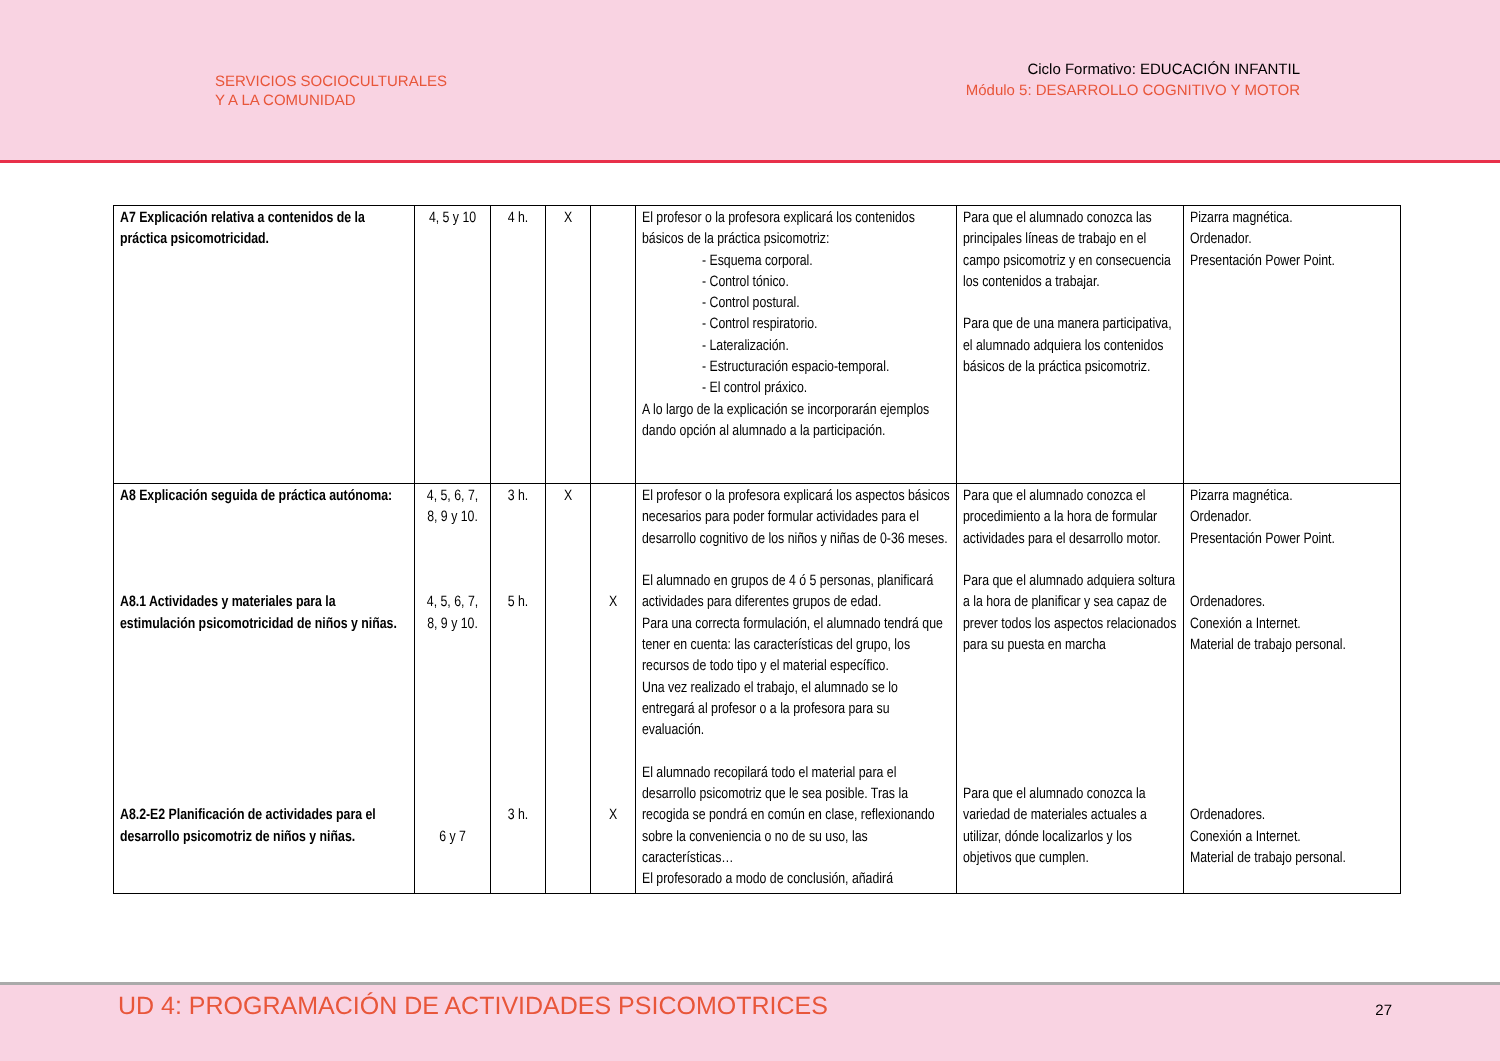SERVICIOS SOCIOCULTURALES
Y A LA COMUNIDAD
Ciclo Formativo: EDUCACIÓN INFANTIL
Módulo 5: DESARROLLO COGNITIVO Y MOTOR
| A7 Explicación relativa a contenidos de la práctica psicomotricidad. | 4, 5 y 10 | 4 h. | X | | El profesor o la profesora explicará los contenidos básicos de la práctica psicomotriz: - Esquema corporal. - Control tónico. - Control postural. - Control respiratorio. - Lateralización. - Estructuración espacio-temporal. - El control práxico. A lo largo de la explicación se incorporarán ejemplos dando opción al alumnado a la participación. | Para que el alumnado conozca las principales líneas de trabajo en el campo psicomotriz y en consecuencia los contenidos a trabajar. Para que de una manera participativa, el alumnado adquiera los contenidos básicos de la práctica psicomotriz. | Pizarra magnética. Ordenador. Presentación Power Point. |
| A8 Explicación seguida de práctica autónoma: A8.1 Actividades y materiales para la estimulación psicomotricidad de niños y niñas. A8.2-E2 Planificación de actividades para el desarrollo psicomotriz de niños y niñas. | 4, 5, 6, 7, 8, 9 y 10. 4, 5, 6, 7, 8, 9 y 10. 6 y 7 | 3 h. 5 h. 3 h. | X | X X | El profesor o la profesora explicará los aspectos básicos necesarios para poder formular actividades para el desarrollo cognitivo de los niños y niñas de 0-36 meses. El alumnado en grupos de 4 ó 5 personas, planificará actividades para diferentes grupos de edad. Para una correcta formulación, el alumnado tendrá que tener en cuenta: las características del grupo, los recursos de todo tipo y el material específico. Una vez realizado el trabajo, el alumnado se lo entregará al profesor o a la profesora para su evaluación. El alumnado recopilará todo el material para el desarrollo psicomotriz que le sea posible. Tras la recogida se pondrá en común en clase, reflexionando sobre la conveniencia o no de su uso, las características… El profesorado a modo de conclusión, añadirá | Para que el alumnado conozca el procedimiento a la hora de formular actividades para el desarrollo motor. Para que el alumnado adquiera soltura a la hora de planificar y sea capaz de prever todos los aspectos relacionados para su puesta en marcha Para que el alumnado conozca la variedad de materiales actuales a utilizar, dónde localizarlos y los objetivos que cumplen. | Pizarra magnética. Ordenador. Presentación Power Point. Ordenadores. Conexión a Internet. Material de trabajo personal. Ordenadores. Conexión a Internet. Material de trabajo personal. |
UD 4: PROGRAMACIÓN DE ACTIVIDADES PSICOMOTRICES
27